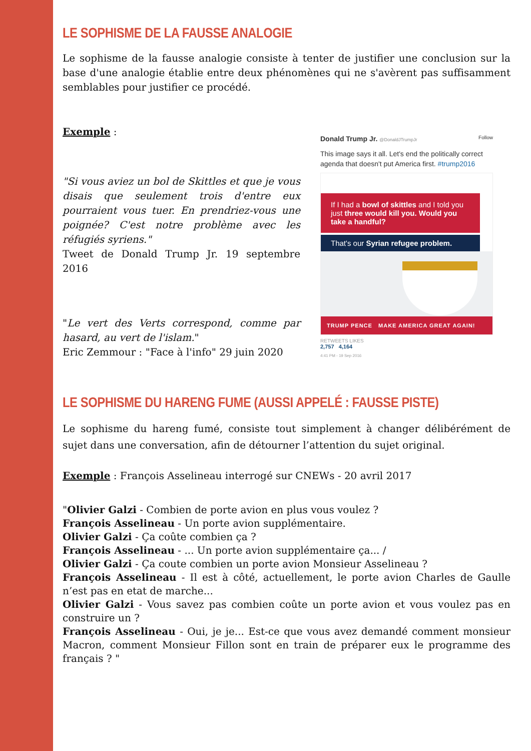LE SOPHISME DE LA FAUSSE ANALOGIE
Le sophisme de la fausse analogie consiste à tenter de justifier une conclusion sur la base d'une analogie établie entre deux phénomènes qui ne s'avèrent pas suffisamment semblables pour justifier ce procédé.
Exemple :
"Si vous aviez un bol de Skittles et que je vous disais que seulement trois d'entre eux pourraient vous tuer. En prendriez-vous une poignée? C'est notre problème avec les réfugiés syriens."
Tweet de Donald Trump Jr. 19 septembre 2016
"Le vert des Verts correspond, comme par hasard, au vert de l'islam."
Eric Zemmour : "Face à l'info" 29 juin 2020
Donald Trump Jr. @DonaldJTrumpJr Follow
This image says it all. Let's end the politically correct agenda that doesn't put America first. #trump2016
If I had a bowl of skittles and I told you just three would kill you. Would you take a handful?
That's our Syrian refugee problem.
TRUMP PENCE MAKE AMERICA GREAT AGAIN!
RETWEETS LIKES
2,757 4,164
4:41 PM - 19 Sep 2016
LE SOPHISME DU HARENG FUME (AUSSI APPELÉ : FAUSSE PISTE)
Le sophisme du hareng fumé, consiste tout simplement à changer délibérément de sujet dans une conversation, afin de détourner l’attention du sujet original.
Exemple : François Asselineau interrogé sur CNEWs - 20 avril 2017
"Olivier Galzi - Combien de porte avion en plus vous voulez ?
François Asselineau - Un porte avion supplémentaire.
Olivier Galzi - Ça coûte combien ça ?
François Asselineau - ... Un porte avion supplémentaire ça... /
Olivier Galzi - Ça coute combien un porte avion Monsieur Asselineau ?
François Asselineau - Il est à côté, actuellement, le porte avion Charles de Gaulle n’est pas en etat de marche...
Olivier Galzi - Vous savez pas combien coûte un porte avion et vous voulez pas en construire un ?
François Asselineau - Oui, je je... Est-ce que vous avez demandé comment monsieur Macron, comment Monsieur Fillon sont en train de préparer eux le programme des français ? "